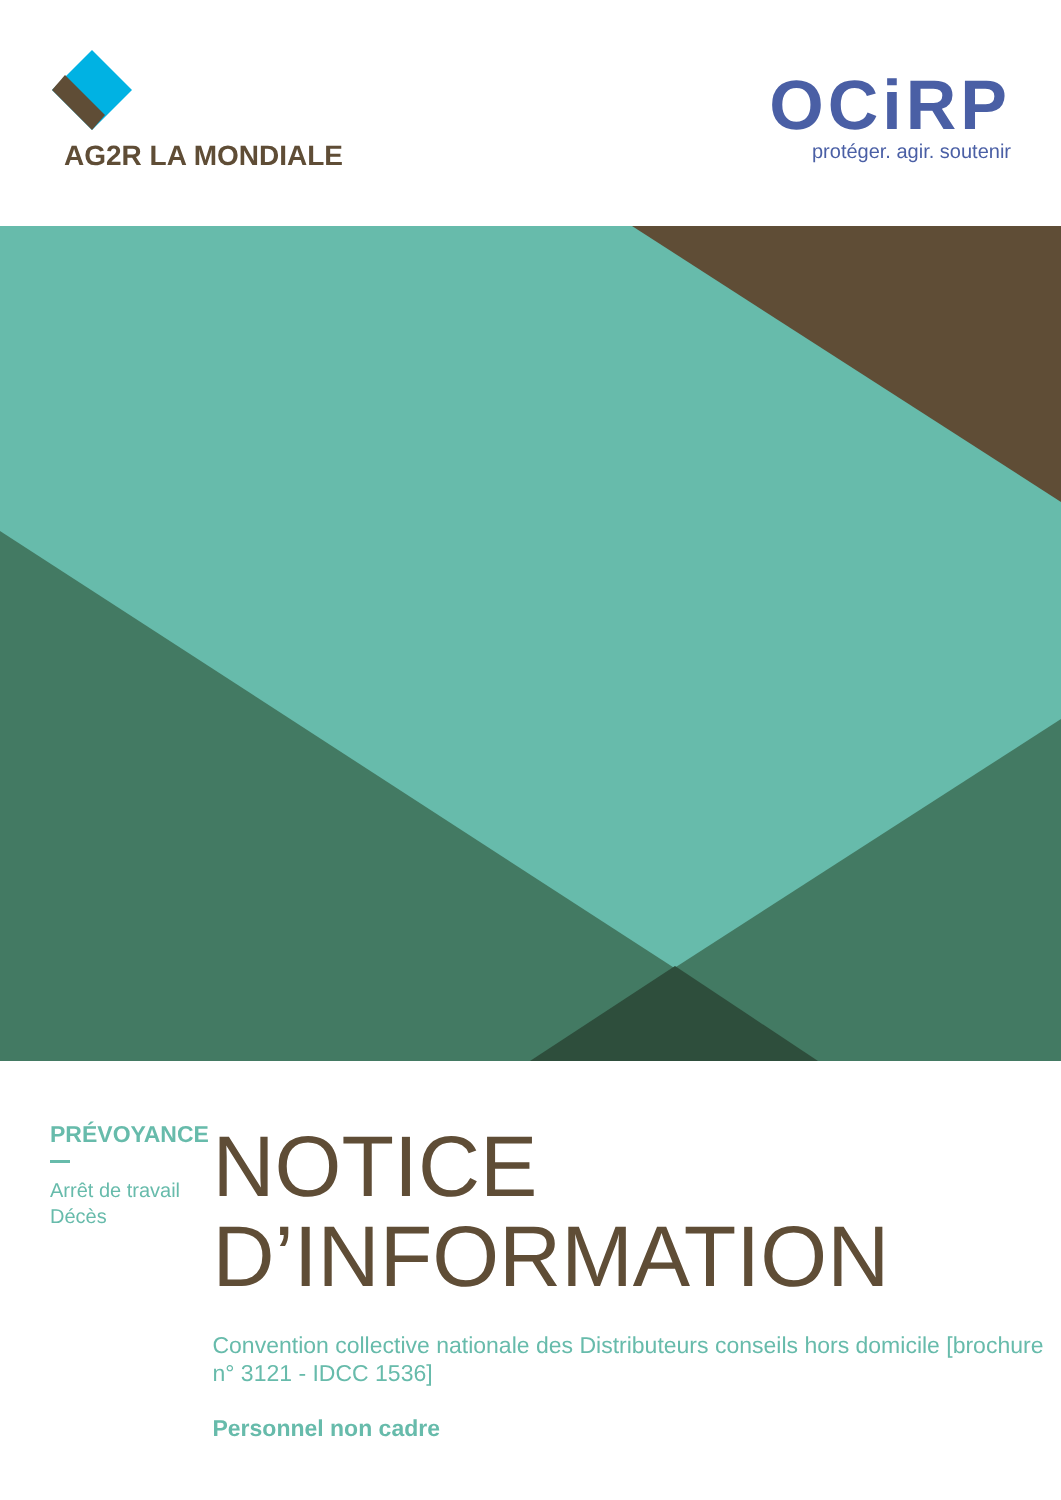AG2R LA MONDIALE
OCiRP
protéger. agir. soutenir
PRÉVOYANCE
Arrêt de travail
Décès
NOTICE
D’INFORMATION
Convention collective nationale des Distributeurs conseils hors domicile [brochure n° 3121 - IDCC 1536]
Personnel non cadre